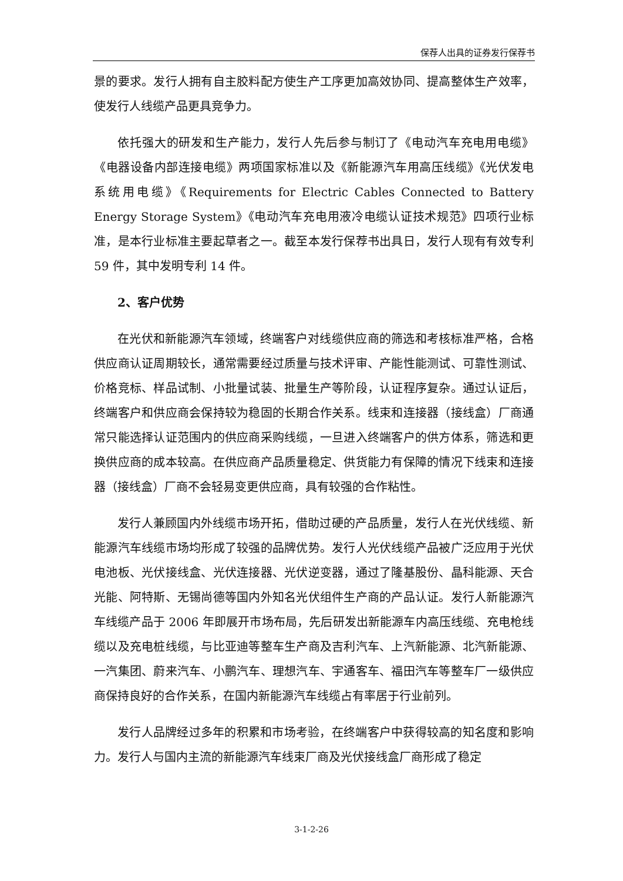保荐人出具的证券发行保荐书
景的要求。发行人拥有自主胶料配方使生产工序更加高效协同、提高整体生产效率，使发行人线缆产品更具竞争力。
依托强大的研发和生产能力，发行人先后参与制订了《电动汽车充电用电缆》《电器设备内部连接电缆》两项国家标准以及《新能源汽车用高压线缆》《光伏发电系统用电缆》《Requirements for Electric Cables Connected to Battery Energy Storage System》《电动汽车充电用液冷电缆认证技术规范》四项行业标准，是本行业标准主要起草者之一。截至本发行保荐书出具日，发行人现有有效专利 59 件，其中发明专利 14 件。
2、客户优势
在光伏和新能源汽车领域，终端客户对线缆供应商的筛选和考核标准严格，合格供应商认证周期较长，通常需要经过质量与技术评审、产能性能测试、可靠性测试、价格竞标、样品试制、小批量试装、批量生产等阶段，认证程序复杂。通过认证后，终端客户和供应商会保持较为稳固的长期合作关系。线束和连接器（接线盒）厂商通常只能选择认证范围内的供应商采购线缆，一旦进入终端客户的供方体系，筛选和更换供应商的成本较高。在供应商产品质量稳定、供货能力有保障的情况下线束和连接器（接线盒）厂商不会轻易变更供应商，具有较强的合作粘性。
发行人兼顾国内外线缆市场开拓，借助过硬的产品质量，发行人在光伏线缆、新能源汽车线缆市场均形成了较强的品牌优势。发行人光伏线缆产品被广泛应用于光伏电池板、光伏接线盒、光伏连接器、光伏逆变器，通过了隆基股份、晶科能源、天合光能、阿特斯、无锡尚德等国内外知名光伏组件生产商的产品认证。发行人新能源汽车线缆产品于 2006 年即展开市场布局，先后研发出新能源车内高压线缆、充电枪线缆以及充电桩线缆，与比亚迪等整车生产商及吉利汽车、上汽新能源、北汽新能源、一汽集团、蔚来汽车、小鹏汽车、理想汽车、宇通客车、福田汽车等整车厂一级供应商保持良好的合作关系，在国内新能源汽车线缆占有率居于行业前列。
发行人品牌经过多年的积累和市场考验，在终端客户中获得较高的知名度和影响力。发行人与国内主流的新能源汽车线束厂商及光伏接线盒厂商形成了稳定
3-1-2-26